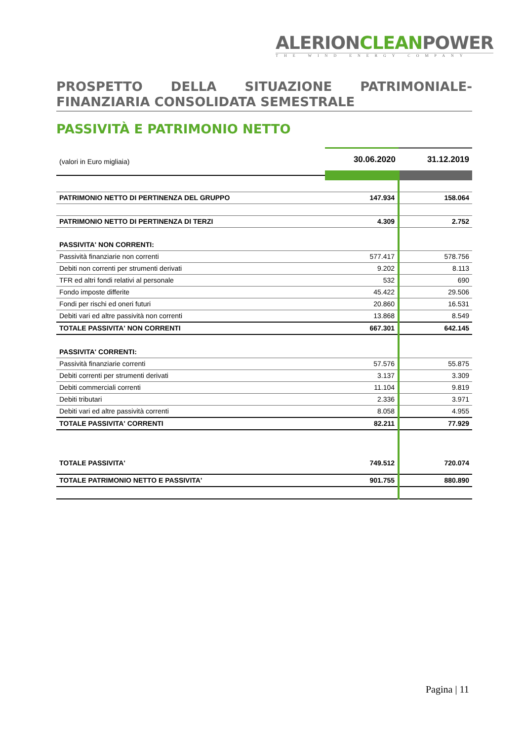ALERIONCLEANPOWER
THE WIND ENERGY COMPANY
PROSPETTO DELLA SITUAZIONE PATRIMONIALE-FINANZIARIA CONSOLIDATA SEMESTRALE
PASSIVITÀ E PATRIMONIO NETTO
| (valori in Euro migliaia) | 30.06.2020 | 31.12.2019 |
| PATRIMONIO NETTO DI PERTINENZA DEL GRUPPO | 147.934 | 158.064 |
| PATRIMONIO NETTO DI PERTINENZA DI TERZI | 4.309 | 2.752 |
| PASSIVITA' NON CORRENTI: | | |
| Passività finanziarie non correnti | 577.417 | 578.756 |
| Debiti non correnti per strumenti derivati | 9.202 | 8.113 |
| TFR ed altri fondi relativi al personale | 532 | 690 |
| Fondo imposte differite | 45.422 | 29.506 |
| Fondi per rischi ed oneri futuri | 20.860 | 16.531 |
| Debiti vari ed altre passività non correnti | 13.868 | 8.549 |
| TOTALE PASSIVITA' NON CORRENTI | 667.301 | 642.145 |
| PASSIVITA' CORRENTI: | | |
| Passività finanziarie correnti | 57.576 | 55.875 |
| Debiti correnti per strumenti derivati | 3.137 | 3.309 |
| Debiti commerciali correnti | 11.104 | 9.819 |
| Debiti tributari | 2.336 | 3.971 |
| Debiti vari ed altre passività correnti | 8.058 | 4.955 |
| TOTALE PASSIVITA' CORRENTI | 82.211 | 77.929 |
| TOTALE PASSIVITA' | 749.512 | 720.074 |
| TOTALE PATRIMONIO NETTO E PASSIVITA' | 901.755 | 880.890 |
Pagina | 11